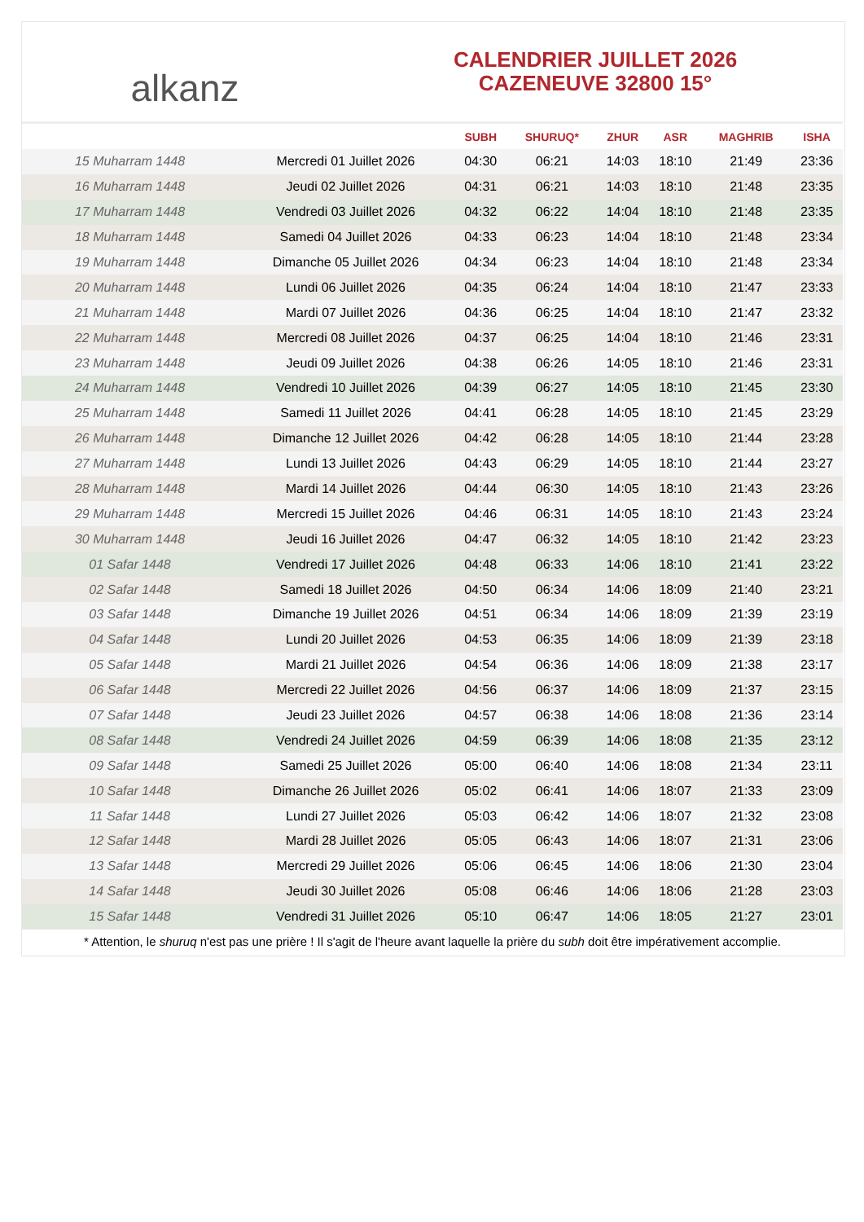alkanz
CALENDRIER JUILLET 2026
CAZENEUVE 32800 15°
| | | SUBH | SHURUQ* | ZHUR | ASR | MAGHRIB | ISHA |
| --- | --- | --- | --- | --- | --- | --- | --- |
| 15 Muharram 1448 | Mercredi 01 Juillet 2026 | 04:30 | 06:21 | 14:03 | 18:10 | 21:49 | 23:36 |
| 16 Muharram 1448 | Jeudi 02 Juillet 2026 | 04:31 | 06:21 | 14:03 | 18:10 | 21:48 | 23:35 |
| 17 Muharram 1448 | Vendredi 03 Juillet 2026 | 04:32 | 06:22 | 14:04 | 18:10 | 21:48 | 23:35 |
| 18 Muharram 1448 | Samedi 04 Juillet 2026 | 04:33 | 06:23 | 14:04 | 18:10 | 21:48 | 23:34 |
| 19 Muharram 1448 | Dimanche 05 Juillet 2026 | 04:34 | 06:23 | 14:04 | 18:10 | 21:48 | 23:34 |
| 20 Muharram 1448 | Lundi 06 Juillet 2026 | 04:35 | 06:24 | 14:04 | 18:10 | 21:47 | 23:33 |
| 21 Muharram 1448 | Mardi 07 Juillet 2026 | 04:36 | 06:25 | 14:04 | 18:10 | 21:47 | 23:32 |
| 22 Muharram 1448 | Mercredi 08 Juillet 2026 | 04:37 | 06:25 | 14:04 | 18:10 | 21:46 | 23:31 |
| 23 Muharram 1448 | Jeudi 09 Juillet 2026 | 04:38 | 06:26 | 14:05 | 18:10 | 21:46 | 23:31 |
| 24 Muharram 1448 | Vendredi 10 Juillet 2026 | 04:39 | 06:27 | 14:05 | 18:10 | 21:45 | 23:30 |
| 25 Muharram 1448 | Samedi 11 Juillet 2026 | 04:41 | 06:28 | 14:05 | 18:10 | 21:45 | 23:29 |
| 26 Muharram 1448 | Dimanche 12 Juillet 2026 | 04:42 | 06:28 | 14:05 | 18:10 | 21:44 | 23:28 |
| 27 Muharram 1448 | Lundi 13 Juillet 2026 | 04:43 | 06:29 | 14:05 | 18:10 | 21:44 | 23:27 |
| 28 Muharram 1448 | Mardi 14 Juillet 2026 | 04:44 | 06:30 | 14:05 | 18:10 | 21:43 | 23:26 |
| 29 Muharram 1448 | Mercredi 15 Juillet 2026 | 04:46 | 06:31 | 14:05 | 18:10 | 21:43 | 23:24 |
| 30 Muharram 1448 | Jeudi 16 Juillet 2026 | 04:47 | 06:32 | 14:05 | 18:10 | 21:42 | 23:23 |
| 01 Safar 1448 | Vendredi 17 Juillet 2026 | 04:48 | 06:33 | 14:06 | 18:10 | 21:41 | 23:22 |
| 02 Safar 1448 | Samedi 18 Juillet 2026 | 04:50 | 06:34 | 14:06 | 18:09 | 21:40 | 23:21 |
| 03 Safar 1448 | Dimanche 19 Juillet 2026 | 04:51 | 06:34 | 14:06 | 18:09 | 21:39 | 23:19 |
| 04 Safar 1448 | Lundi 20 Juillet 2026 | 04:53 | 06:35 | 14:06 | 18:09 | 21:39 | 23:18 |
| 05 Safar 1448 | Mardi 21 Juillet 2026 | 04:54 | 06:36 | 14:06 | 18:09 | 21:38 | 23:17 |
| 06 Safar 1448 | Mercredi 22 Juillet 2026 | 04:56 | 06:37 | 14:06 | 18:09 | 21:37 | 23:15 |
| 07 Safar 1448 | Jeudi 23 Juillet 2026 | 04:57 | 06:38 | 14:06 | 18:08 | 21:36 | 23:14 |
| 08 Safar 1448 | Vendredi 24 Juillet 2026 | 04:59 | 06:39 | 14:06 | 18:08 | 21:35 | 23:12 |
| 09 Safar 1448 | Samedi 25 Juillet 2026 | 05:00 | 06:40 | 14:06 | 18:08 | 21:34 | 23:11 |
| 10 Safar 1448 | Dimanche 26 Juillet 2026 | 05:02 | 06:41 | 14:06 | 18:07 | 21:33 | 23:09 |
| 11 Safar 1448 | Lundi 27 Juillet 2026 | 05:03 | 06:42 | 14:06 | 18:07 | 21:32 | 23:08 |
| 12 Safar 1448 | Mardi 28 Juillet 2026 | 05:05 | 06:43 | 14:06 | 18:07 | 21:31 | 23:06 |
| 13 Safar 1448 | Mercredi 29 Juillet 2026 | 05:06 | 06:45 | 14:06 | 18:06 | 21:30 | 23:04 |
| 14 Safar 1448 | Jeudi 30 Juillet 2026 | 05:08 | 06:46 | 14:06 | 18:06 | 21:28 | 23:03 |
| 15 Safar 1448 | Vendredi 31 Juillet 2026 | 05:10 | 06:47 | 14:06 | 18:05 | 21:27 | 23:01 |
* Attention, le shuruq n'est pas une prière ! Il s'agit de l'heure avant laquelle la prière du subh doit être impérativement accomplie.